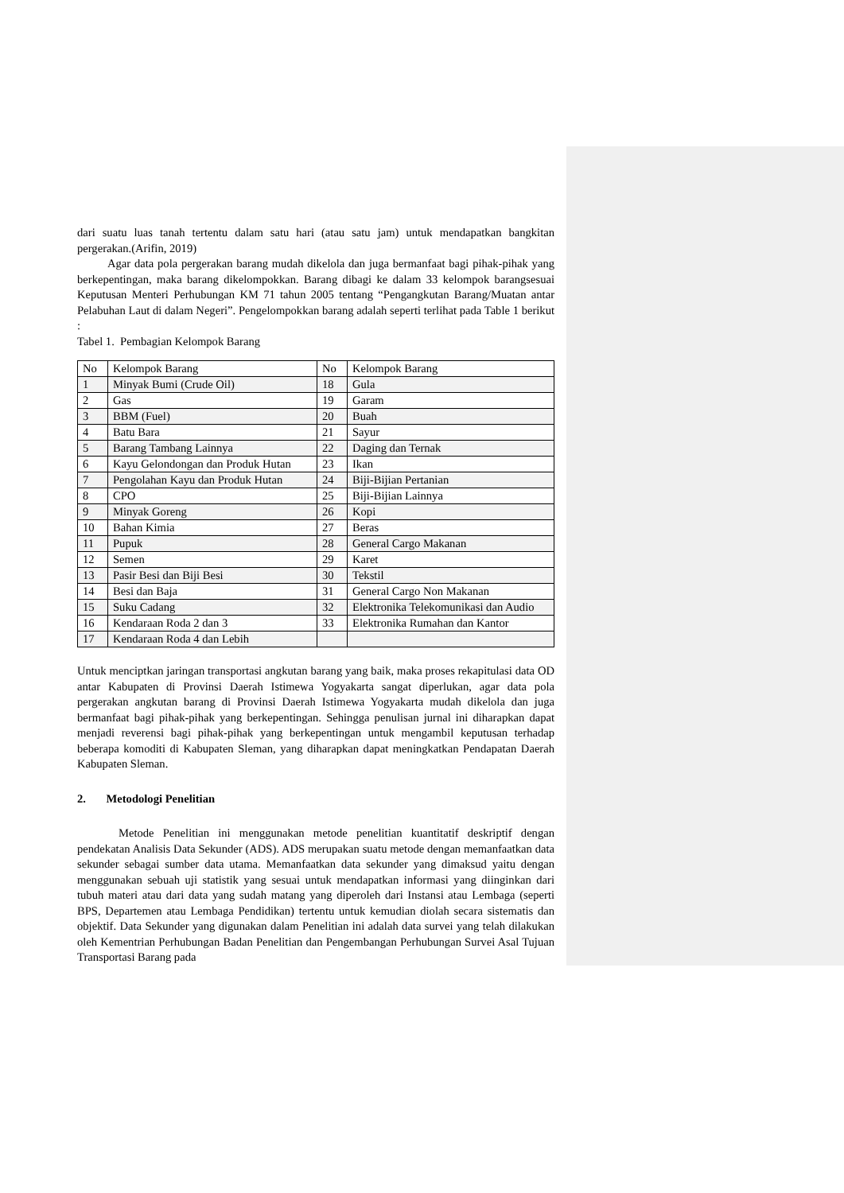dari suatu luas tanah tertentu dalam satu hari (atau satu jam) untuk mendapatkan bangkitan pergerakan.(Arifin, 2019)
Agar data pola pergerakan barang mudah dikelola dan juga bermanfaat bagi pihak-pihak yang berkepentingan, maka barang dikelompokkan. Barang dibagi ke dalam 33 kelompok barangsesuai Keputusan Menteri Perhubungan KM 71 tahun 2005 tentang “Pengangkutan Barang/Muatan antar Pelabuhan Laut di dalam Negeri”. Pengelompokkan barang adalah seperti terlihat pada Table 1 berikut :
Tabel 1. Pembagian Kelompok Barang
| No | Kelompok Barang | No | Kelompok Barang |
| 1 | Minyak Bumi (Crude Oil) | 18 | Gula |
| 2 | Gas | 19 | Garam |
| 3 | BBM (Fuel) | 20 | Buah |
| 4 | Batu Bara | 21 | Sayur |
| 5 | Barang Tambang Lainnya | 22 | Daging dan Ternak |
| 6 | Kayu Gelondongan dan Produk Hutan | 23 | Ikan |
| 7 | Pengolahan Kayu dan Produk Hutan | 24 | Biji-Bijian Pertanian |
| 8 | CPO | 25 | Biji-Bijian Lainnya |
| 9 | Minyak Goreng | 26 | Kopi |
| 10 | Bahan Kimia | 27 | Beras |
| 11 | Pupuk | 28 | General Cargo Makanan |
| 12 | Semen | 29 | Karet |
| 13 | Pasir Besi dan Biji Besi | 30 | Tekstil |
| 14 | Besi dan Baja | 31 | General Cargo Non Makanan |
| 15 | Suku Cadang | 32 | Elektronika Telekomunikasi dan Audio |
| 16 | Kendaraan Roda 2 dan 3 | 33 | Elektronika Rumahan dan Kantor |
| 17 | Kendaraan Roda 4 dan Lebih | | |
Untuk menciptkan jaringan transportasi angkutan barang yang baik, maka proses rekapitulasi data OD antar Kabupaten di Provinsi Daerah Istimewa Yogyakarta sangat diperlukan, agar data pola pergerakan angkutan barang di Provinsi Daerah Istimewa Yogyakarta mudah dikelola dan juga bermanfaat bagi pihak-pihak yang berkepentingan. Sehingga penulisan jurnal ini diharapkan dapat menjadi reverensi bagi pihak-pihak yang berkepentingan untuk mengambil keputusan terhadap beberapa komoditi di Kabupaten Sleman, yang diharapkan dapat meningkatkan Pendapatan Daerah Kabupaten Sleman.
2. Metodologi Penelitian
Metode Penelitian ini menggunakan metode penelitian kuantitatif deskriptif dengan pendekatan Analisis Data Sekunder (ADS). ADS merupakan suatu metode dengan memanfaatkan data sekunder sebagai sumber data utama. Memanfaatkan data sekunder yang dimaksud yaitu dengan menggunakan sebuah uji statistik yang sesuai untuk mendapatkan informasi yang diinginkan dari tubuh materi atau dari data yang sudah matang yang diperoleh dari Instansi atau Lembaga (seperti BPS, Departemen atau Lembaga Pendidikan) tertentu untuk kemudian diolah secara sistematis dan objektif. Data Sekunder yang digunakan dalam Penelitian ini adalah data survei yang telah dilakukan oleh Kementrian Perhubungan Badan Penelitian dan Pengembangan Perhubungan Survei Asal Tujuan Transportasi Barang pada